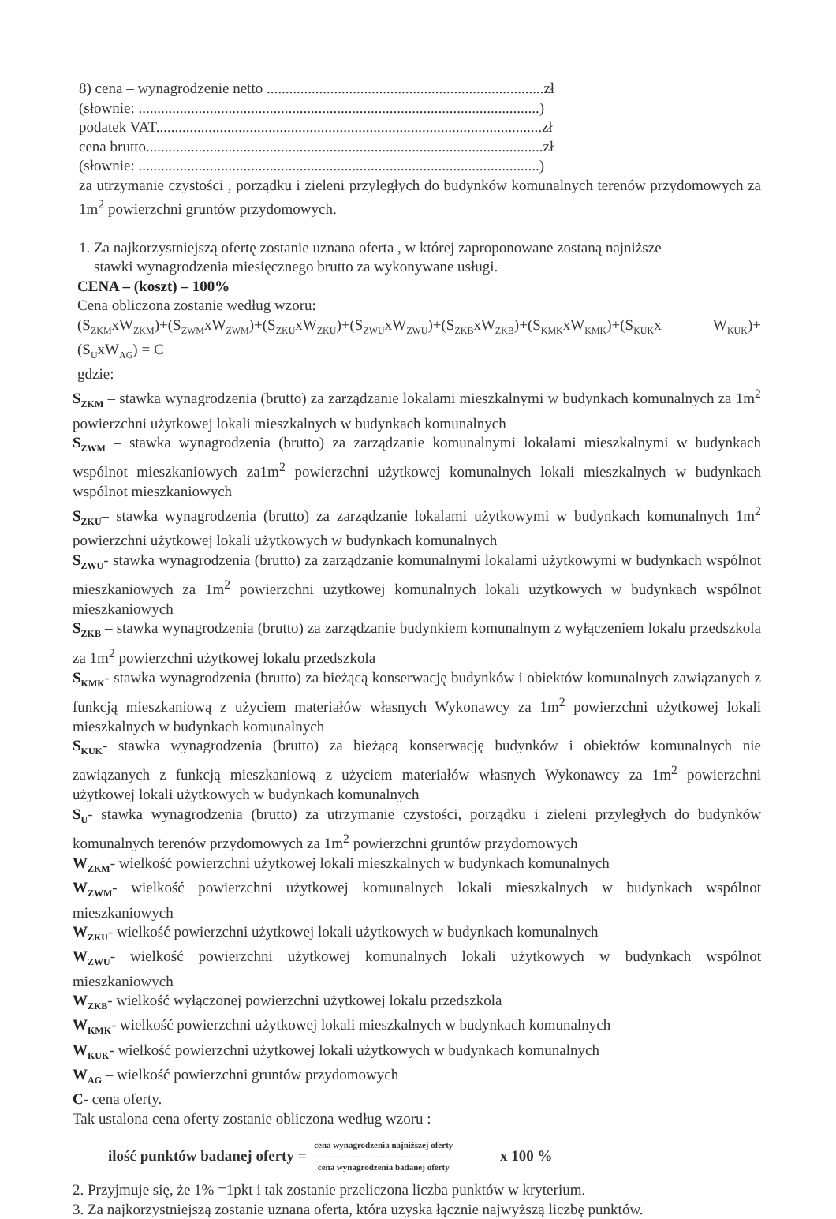8) cena – wynagrodzenie netto ..........................................................................zł
(słownie: ...........................................................................................................)
podatek VAT.......................................................................................................zł
cena brutto..........................................................................................................zł
(słownie: ...........................................................................................................)
za utrzymanie czystości , porządku i zieleni przyległych do budynków komunalnych terenów przydomowych za 1m<sup>2</sup> powierzchni gruntów przydomowych.
1. Za najkorzystniejszą ofertę zostanie uznana oferta , w której zaproponowane zostaną najniższe
stawki wynagrodzenia miesięcznego brutto za wykonywane usługi.
CENA – (koszt) – 100%
Cena obliczona zostanie według wzoru:
(S<sub>ZKM</sub>xW<sub>ZKM</sub>)+(S<sub>ZWM</sub>xW<sub>ZWM</sub>)+(S<sub>ZKU</sub>xW<sub>ZKU</sub>)+(S<sub>ZWU</sub>xW<sub>ZWU</sub>)+(S<sub>ZKB</sub>xW<sub>ZKB</sub>)+(S<sub>KMK</sub>xW<sub>KMK</sub>)+(S<sub>KUK</sub>x W<sub>KUK</sub>)+(S<sub>U</sub>xW<sub>AG</sub>) = C
gdzie:
S<sub>ZKM</sub> – stawka wynagrodzenia (brutto) za zarządzanie lokalami mieszkalnymi w budynkach komunalnych za 1m<sup>2</sup> powierzchni użytkowej lokali mieszkalnych w budynkach komunalnych
S<sub>ZWM</sub> – stawka wynagrodzenia (brutto) za zarządzanie komunalnymi lokalami mieszkalnymi w budynkach wspólnot mieszkaniowych za1m<sup>2</sup> powierzchni użytkowej komunalnych lokali mieszkalnych w budynkach wspólnot mieszkaniowych
S<sub>ZKU</sub>– stawka wynagrodzenia (brutto) za zarządzanie lokalami użytkowymi w budynkach komunalnych 1m<sup>2</sup> powierzchni użytkowej lokali użytkowych w budynkach komunalnych
S<sub>ZWU</sub>- stawka wynagrodzenia (brutto) za zarządzanie komunalnymi lokalami użytkowymi w budynkach wspólnot mieszkaniowych za 1m<sup>2</sup> powierzchni użytkowej komunalnych lokali użytkowych w budynkach wspólnot mieszkaniowych
S<sub>ZKB</sub> – stawka wynagrodzenia (brutto) za zarządzanie budynkiem komunalnym z wyłączeniem lokalu przedszkola za 1m<sup>2</sup> powierzchni użytkowej lokalu przedszkola
S<sub>KMK</sub>- stawka wynagrodzenia (brutto) za bieżącą konserwację budynków i obiektów komunalnych zawiązanych z funkcją mieszkaniową z użyciem materiałów własnych Wykonawcy za 1m<sup>2</sup> powierzchni użytkowej lokali mieszkalnych w budynkach komunalnych
S<sub>KUK</sub>- stawka wynagrodzenia (brutto) za bieżącą konserwację budynków i obiektów komunalnych nie zawiązanych z funkcją mieszkaniową z użyciem materiałów własnych Wykonawcy za 1m<sup>2</sup> powierzchni użytkowej lokali użytkowych w budynkach komunalnych
S<sub>U</sub>- stawka wynagrodzenia (brutto) za utrzymanie czystości, porządku i zieleni przyległych do budynków komunalnych terenów przydomowych za 1m<sup>2</sup> powierzchni gruntów przydomowych
W<sub>ZKM</sub>- wielkość powierzchni użytkowej lokali mieszkalnych w budynkach komunalnych
W<sub>ZWM</sub>- wielkość powierzchni użytkowej komunalnych lokali mieszkalnych w budynkach wspólnot mieszkaniowych
W<sub>ZKU</sub>- wielkość powierzchni użytkowej lokali użytkowych w budynkach komunalnych
W<sub>ZWU</sub>- wielkość powierzchni użytkowej komunalnych lokali użytkowych w budynkach wspólnot mieszkaniowych
W<sub>ZKB</sub>- wielkość wyłączonej powierzchni użytkowej lokalu przedszkola
W<sub>KMK</sub>- wielkość powierzchni użytkowej lokali mieszkalnych w budynkach komunalnych
W<sub>KUK</sub>- wielkość powierzchni użytkowej lokali użytkowych w budynkach komunalnych
W<sub>AG</sub> – wielkość powierzchni gruntów przydomowych
C- cena oferty.
Tak ustalona cena oferty zostanie obliczona według wzoru :
ilość punktów badanej oferty = cena wynagrodzenia najniższej oferty
-------------------------------------------------
cena wynagrodzenia badanej oferty x 100 %
2. Przyjmuje się, że 1% =1pkt i tak zostanie przeliczona liczba punktów w kryterium.
3. Za najkorzystniejszą zostanie uznana oferta, która uzyska łącznie najwyższą liczbę punktów.